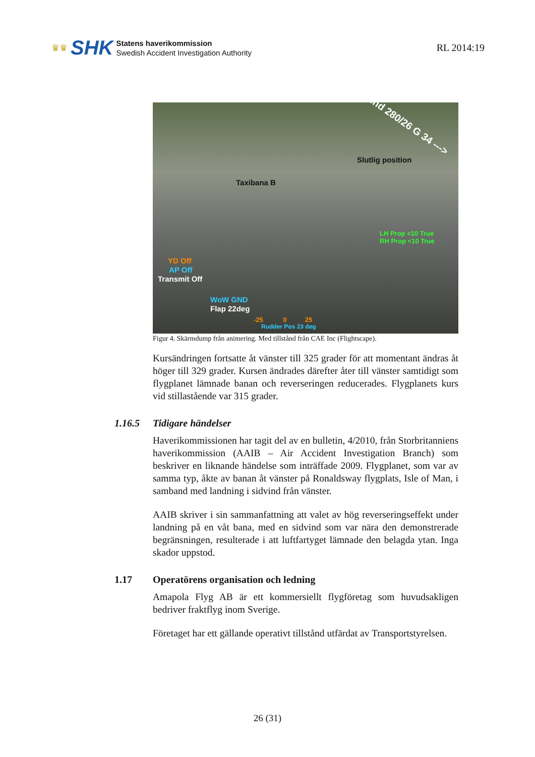♛♛ SHK
Statens haverikommission
Swedish Accident Investigation Authority
RL 2014:19
Wind 280/26 G 34 --->
Slutlig position
Taxibana B
LH Prop <10 True
RH Prop <10 True
YD Off
AP Off
Transmit Off
WoW GND
Flap 22deg
-25 0 25
Rudder Pos 23 deg
Figur 4. Skärmdump från animering. Med tillstånd från CAE Inc (Flightscape).
Kursändringen fortsatte åt vänster till 325 grader för att momentant ändras åt höger till 329 grader. Kursen ändrades därefter åter till vänster samtidigt som flygplanet lämnade banan och reverseringen reducerades. Flygplanets kurs vid stillastående var 315 grader.
1.16.5 Tidigare händelser
Haverikommissionen har tagit del av en bulletin, 4/2010, från Storbritanniens haverikommission (AAIB – Air Accident Investigation Branch) som beskriver en liknande händelse som inträffade 2009. Flygplanet, som var av samma typ, åkte av banan åt vänster på Ronaldsway flygplats, Isle of Man, i samband med landning i sidvind från vänster.
AAIB skriver i sin sammanfattning att valet av hög reverseringseffekt under landning på en våt bana, med en sidvind som var nära den demonstrerade begränsningen, resulterade i att luftfartyget lämnade den belagda ytan. Inga skador uppstod.
1.17 Operatörens organisation och ledning
Amapola Flyg AB är ett kommersiellt flygföretag som huvudsakligen bedriver fraktflyg inom Sverige.
Företaget har ett gällande operativt tillstånd utfärdat av Transportstyrelsen.
26 (31)